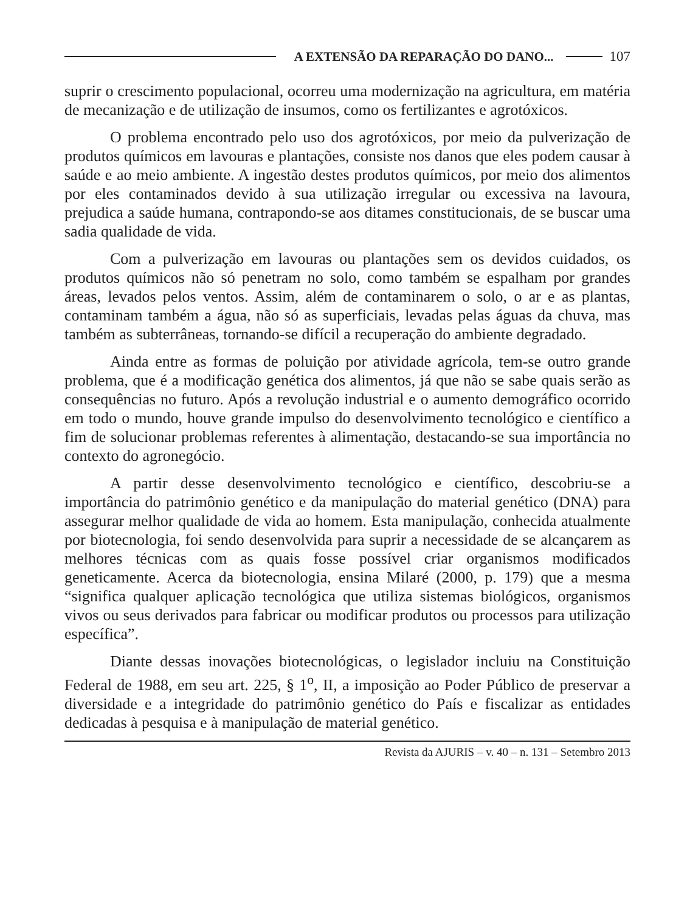A EXTENSÃO DA REPARAÇÃO DO DANO... 107
suprir o crescimento populacional, ocorreu uma modernização na agricultura, em matéria de mecanização e de utilização de insumos, como os fertilizantes e agrotóxicos.
O problema encontrado pelo uso dos agrotóxicos, por meio da pulverização de produtos químicos em lavouras e plantações, consiste nos danos que eles podem causar à saúde e ao meio ambiente. A ingestão destes produtos químicos, por meio dos alimentos por eles contaminados devido à sua utilização irregular ou excessiva na lavoura, prejudica a saúde humana, contrapondo-se aos ditames constitucionais, de se buscar uma sadia qualidade de vida.
Com a pulverização em lavouras ou plantações sem os devidos cuidados, os produtos químicos não só penetram no solo, como também se espalham por grandes áreas, levados pelos ventos. Assim, além de contaminarem o solo, o ar e as plantas, contaminam também a água, não só as superficiais, levadas pelas águas da chuva, mas também as subterrâneas, tornando-se difícil a recuperação do ambiente degradado.
Ainda entre as formas de poluição por atividade agrícola, tem-se outro grande problema, que é a modificação genética dos alimentos, já que não se sabe quais serão as consequências no futuro. Após a revolução industrial e o aumento demográfico ocorrido em todo o mundo, houve grande impulso do desenvolvimento tecnológico e científico a fim de solucionar problemas referentes à alimentação, destacando-se sua importância no contexto do agronegócio.
A partir desse desenvolvimento tecnológico e científico, descobriu-se a importância do patrimônio genético e da manipulação do material genético (DNA) para assegurar melhor qualidade de vida ao homem. Esta manipulação, conhecida atualmente por biotecnologia, foi sendo desenvolvida para suprir a necessidade de se alcançarem as melhores técnicas com as quais fosse possível criar organismos modificados geneticamente. Acerca da biotecnologia, ensina Milaré (2000, p. 179) que a mesma “significa qualquer aplicação tecnológica que utiliza sistemas biológicos, organismos vivos ou seus derivados para fabricar ou modificar produtos ou processos para utilização específica”.
Diante dessas inovações biotecnológicas, o legislador incluiu na Constituição Federal de 1988, em seu art. 225, § 1<sup>o</sup>, II, a imposição ao Poder Público de preservar a diversidade e a integridade do patrimônio genético do País e fiscalizar as entidades dedicadas à pesquisa e à manipulação de material genético.
Revista da AJURIS – v. 40 – n. 131 – Setembro 2013